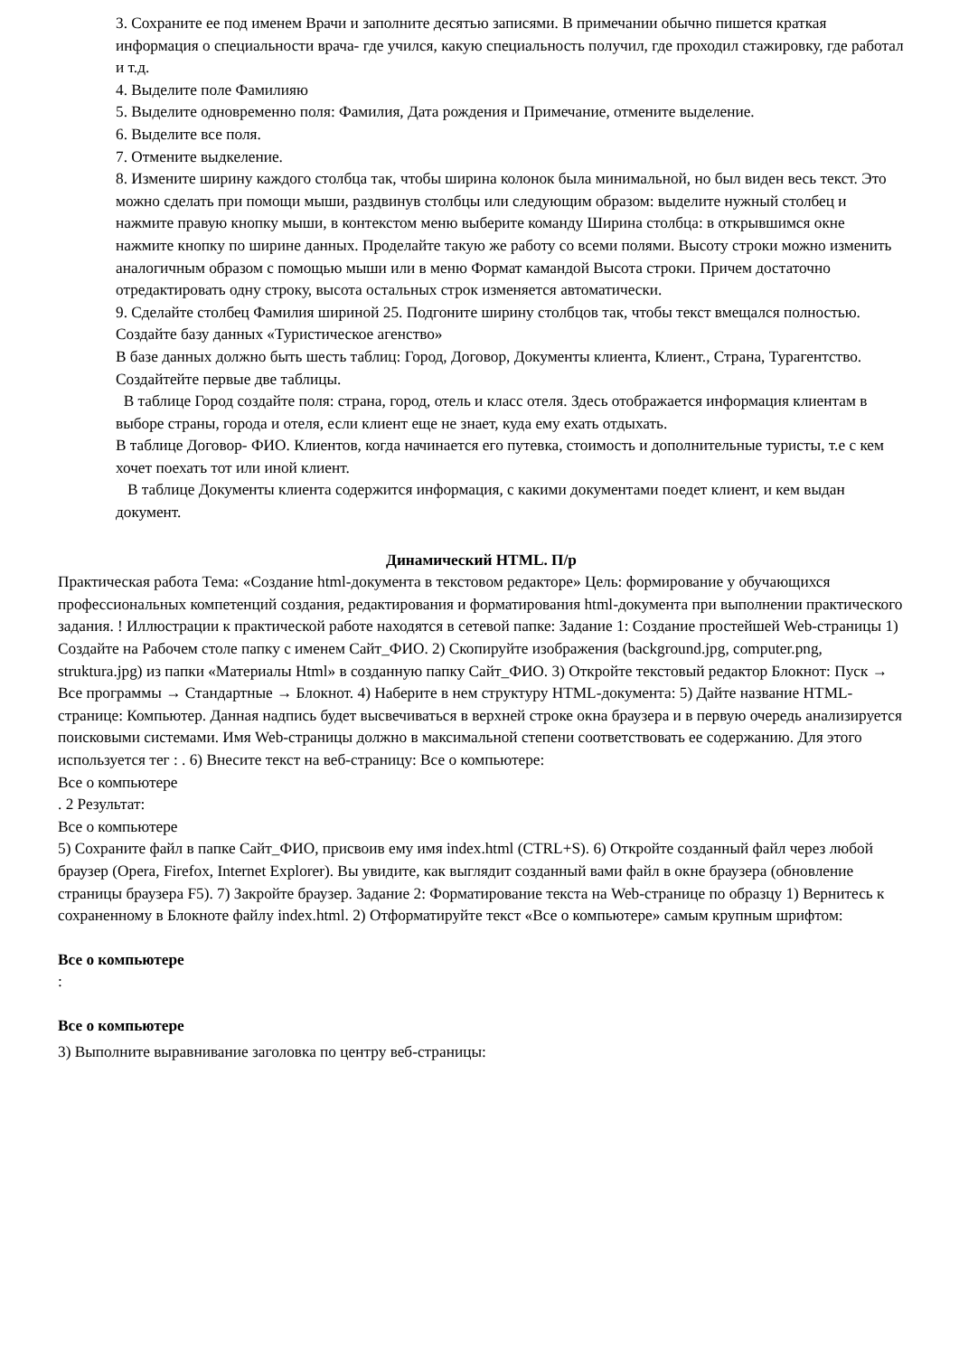3. Сохраните ее под именем Врачи и заполните десятью записями. В примечании обычно пишется краткая информация о специальности врача- где учился, какую специальность получил, где проходил стажировку, где работал и т.д.
4. Выделите поле Фамилияю
5. Выделите одновременно поля: Фамилия, Дата рождения и Примечание, отмените выделение.
6. Выделите все поля.
7. Отмените выдкеление.
8. Измените ширину каждого столбца так, чтобы ширина колонок была минимальной, но был виден весь текст. Это можно сделать при помощи мыши, раздвинув столбцы или следующим образом: выделите нужный столбец и нажмите правую кнопку мыши, в контекстом меню выберите команду Ширина столбца: в открывшимся окне нажмите кнопку по ширине данных. Проделайте такую же работу со всеми полями. Высоту строки можно изменить аналогичным образом с помощью мыши или в меню Формат камандой Высота строки. Причем достаточно отредактировать одну строку, высота остальных строк изменяется автоматически.
9. Сделайте столбец Фамилия шириной 25. Подгоните ширину столбцов так, чтобы текст вмещался полностью.
Создайте базу данных «Туристическое агенство»
В базе данных должно быть шесть таблиц: Город, Договор, Документы клиента, Клиент., Страна, Турагентство. Создайтейте первые две таблицы.
В таблице Город создайте поля: страна, город, отель и класс отеля. Здесь отображается информация клиентам в выборе страны, города и отеля, если клиент еще не знает, куда ему ехать отдыхать.
В таблице Договор- ФИО. Клиентов, когда начинается его путевка, стоимость и дополнительные туристы, т.е с кем хочет поехать тот или иной клиент.
В таблице Документы клиента содержится информация, с какими документами поедет клиент, и кем выдан документ.
Динамический HTML. П/р
Практическая работа Тема: «Создание html-документа в текстовом редакторе» Цель: формирование у обучающихся профессиональных компетенций создания, редактирования и форматирования html-документа при выполнении практического задания. ! Иллюстрации к практической работе находятся в сетевой папке: Задание 1: Создание простейшей Web-страницы 1) Создайте на Рабочем столе папку с именем Сайт_ФИО. 2) Скопируйте изображения (background.jpg, computer.png, struktura.jpg) из папки «Материалы Html» в созданную папку Сайт_ФИО. 3) Откройте текстовый редактор Блокнот: Пуск → Все программы → Стандартные → Блокнот. 4) Наберите в нем структуру HTML-документа: 5) Дайте название HTML-странице: Компьютер. Данная надпись будет высвечиваться в верхней строке окна браузера и в первую очередь анализируется поисковыми системами. Имя Web-страницы должно в максимальной степени соответствовать ее содержанию. Для этого используется тег : . 6) Внесите текст на веб-страницу: Все о компьютере:
Все о компьютере
. 2 Результат:
Все о компьютере
5) Сохраните файл в папке Сайт_ФИО, присвоив ему имя index.html (CTRL+S). 6) Откройте созданный файл через любой браузер (Opera, Firefox, Internet Explorer). Вы увидите, как выглядит созданный вами файл в окне браузера (обновление страницы браузера F5). 7) Закройте браузер. Задание 2: Форматирование текста на Web-странице по образцу 1) Вернитесь к сохраненному в Блокноте файлу index.html. 2) Отформатируйте текст «Все о компьютере» самым крупным шрифтом:
Все о компьютере
:
Все о компьютере
3) Выполните выравнивание заголовка по центру веб-страницы: